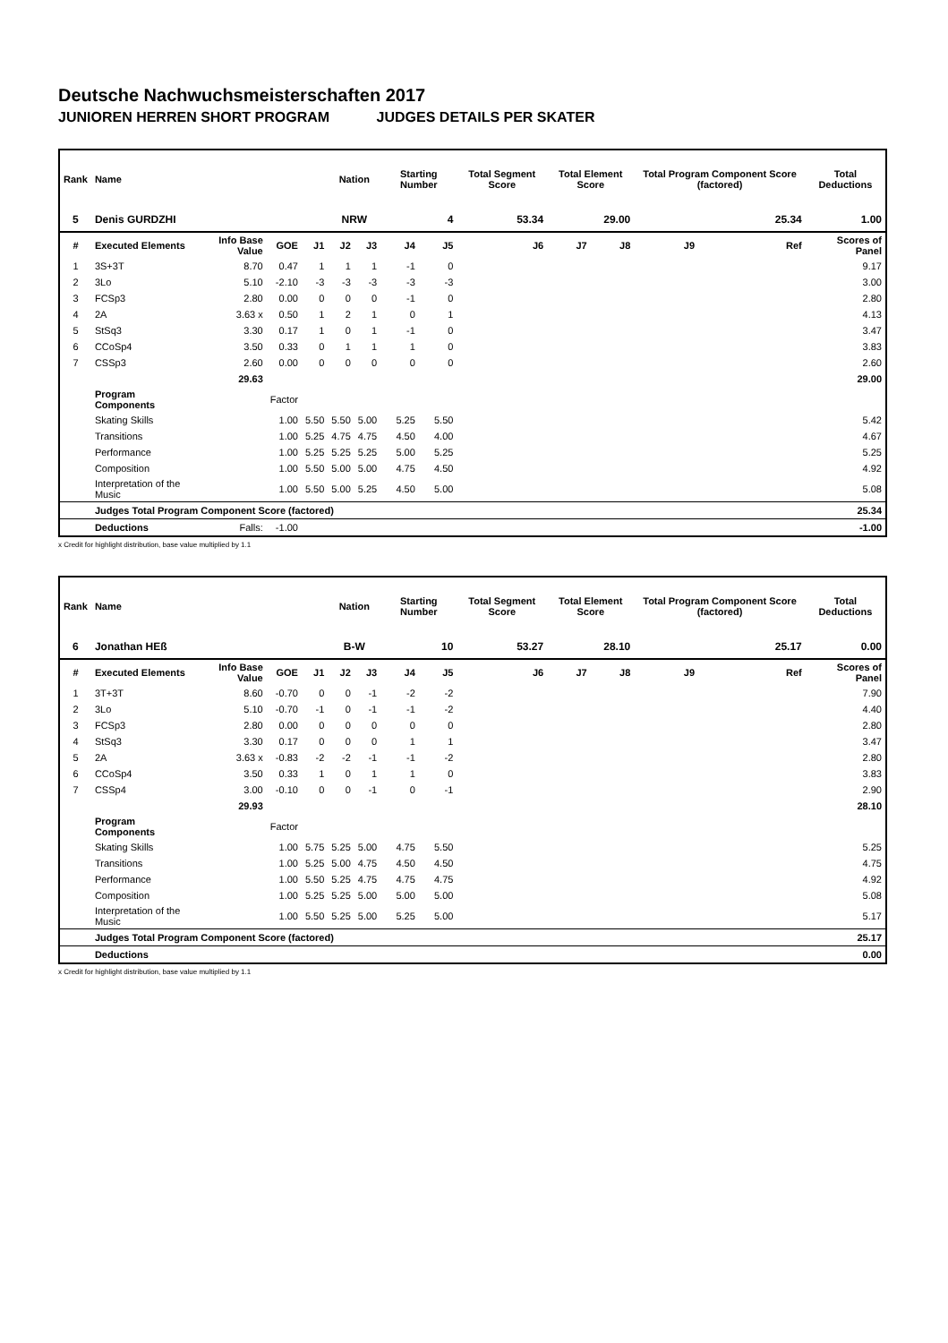Deutsche Nachwuchsmeisterschaften 2017
JUNIOREN HERREN SHORT PROGRAM JUDGES DETAILS PER SKATER
| Rank | Name | | | | Nation | | Starting Number | | Total Segment Score | Total Element Score | | Total Program Component Score (factored) | | | Total Deductions |
| --- | --- | --- | --- | --- | --- | --- | --- | --- | --- | --- | --- | --- | --- | --- | --- |
| 5 | Denis GURDZHI | | | | NRW | | 4 | | 53.34 | 29.00 | | 25.34 | | | 1.00 |
| # | Executed Elements | Info Base Value | GOE | J1 | J2 | J3 | J4 | J5 | J6 | J7 | J8 | J9 | | Ref | Scores of Panel |
| 1 | 3S+3T | 8.70 | 0.47 | 1 | 1 | 1 | -1 | 0 | | | | | | | 9.17 |
| 2 | 3Lo | 5.10 | -2.10 | -3 | -3 | -3 | -3 | -3 | | | | | | | 3.00 |
| 3 | FCSp3 | 2.80 | 0.00 | 0 | 0 | 0 | -1 | 0 | | | | | | | 2.80 |
| 4 | 2A | 3.63 x | 0.50 | 1 | 2 | 1 | 0 | 1 | | | | | | | 4.13 |
| 5 | StSq3 | 3.30 | 0.17 | 1 | 0 | 1 | -1 | 0 | | | | | | | 3.47 |
| 6 | CCoSp4 | 3.50 | 0.33 | 0 | 1 | 1 | 1 | 0 | | | | | | | 3.83 |
| 7 | CSSp3 | 2.60 | 0.00 | 0 | 0 | 0 | 0 | 0 | | | | | | | 2.60 |
| | | 29.63 | | | | | | | | | | | | | 29.00 |
| | Program Components | | Factor | | | | | | | | | | | | |
| | Skating Skills | | 1.00 | 5.50 | 5.50 | 5.00 | 5.25 | 5.50 | | | | | | | 5.42 |
| | Transitions | | 1.00 | 5.25 | 4.75 | 4.75 | 4.50 | 4.00 | | | | | | | 4.67 |
| | Performance | | 1.00 | 5.25 | 5.25 | 5.25 | 5.00 | 5.25 | | | | | | | 5.25 |
| | Composition | | 1.00 | 5.50 | 5.00 | 5.00 | 4.75 | 4.50 | | | | | | | 4.92 |
| | Interpretation of the Music | | 1.00 | 5.50 | 5.00 | 5.25 | 4.50 | 5.00 | | | | | | | 5.08 |
| | Judges Total Program Component Score (factored) | | | | | | | | | | | | | | 25.34 |
| | Deductions | Falls: | -1.00 | | | | | | | | | | | | -1.00 |
x Credit for highlight distribution, base value multiplied by 1.1
| Rank | Name | | | | Nation | | Starting Number | | Total Segment Score | Total Element Score | | Total Program Component Score (factored) | | | Total Deductions |
| --- | --- | --- | --- | --- | --- | --- | --- | --- | --- | --- | --- | --- | --- | --- | --- |
| 6 | Jonathan HEß | | | | B-W | | 10 | | 53.27 | 28.10 | | 25.17 | | | 0.00 |
| # | Executed Elements | Info Base Value | GOE | J1 | J2 | J3 | J4 | J5 | J6 | J7 | J8 | J9 | | Ref | Scores of Panel |
| 1 | 3T+3T | 8.60 | -0.70 | 0 | 0 | -1 | -2 | -2 | | | | | | | 7.90 |
| 2 | 3Lo | 5.10 | -0.70 | -1 | 0 | -1 | -1 | -2 | | | | | | | 4.40 |
| 3 | FCSp3 | 2.80 | 0.00 | 0 | 0 | 0 | 0 | 0 | | | | | | | 2.80 |
| 4 | StSq3 | 3.30 | 0.17 | 0 | 0 | 0 | 1 | 1 | | | | | | | 3.47 |
| 5 | 2A | 3.63 x | -0.83 | -2 | -2 | -1 | -1 | -2 | | | | | | | 2.80 |
| 6 | CCoSp4 | 3.50 | 0.33 | 1 | 0 | 1 | 1 | 0 | | | | | | | 3.83 |
| 7 | CSSp4 | 3.00 | -0.10 | 0 | 0 | -1 | 0 | -1 | | | | | | | 2.90 |
| | | 29.93 | | | | | | | | | | | | | 28.10 |
| | Program Components | | Factor | | | | | | | | | | | | |
| | Skating Skills | | 1.00 | 5.75 | 5.25 | 5.00 | 4.75 | 5.50 | | | | | | | 5.25 |
| | Transitions | | 1.00 | 5.25 | 5.00 | 4.75 | 4.50 | 4.50 | | | | | | | 4.75 |
| | Performance | | 1.00 | 5.50 | 5.25 | 4.75 | 4.75 | 4.75 | | | | | | | 4.92 |
| | Composition | | 1.00 | 5.25 | 5.25 | 5.00 | 5.00 | 5.00 | | | | | | | 5.08 |
| | Interpretation of the Music | | 1.00 | 5.50 | 5.25 | 5.00 | 5.25 | 5.00 | | | | | | | 5.17 |
| | Judges Total Program Component Score (factored) | | | | | | | | | | | | | | 25.17 |
| | Deductions | | | | | | | | | | | | | | 0.00 |
x Credit for highlight distribution, base value multiplied by 1.1